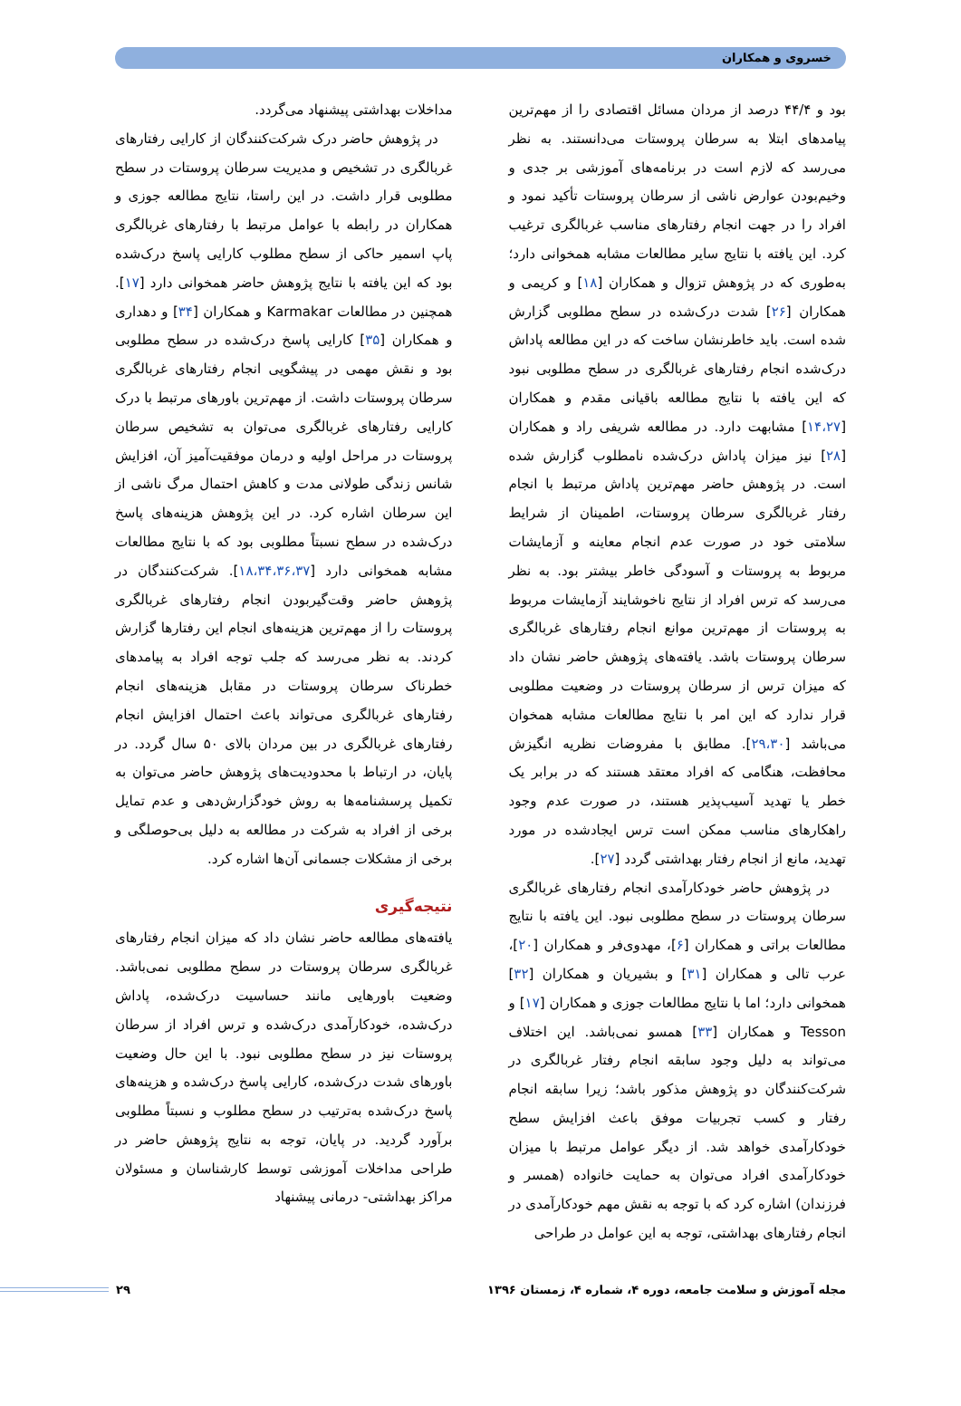خسروی و همکاران
بود و ۴۴/۴ درصد از مردان مسائل اقتصادی را از مهم‌ترین پیامدهای ابتلا به سرطان پروستات می‌دانستند. به نظر می‌رسد که لازم است در برنامه‌های آموزشی بر جدی و وخیم‌بودن عوارض ناشی از سرطان پروستات تأکید نمود و افراد را در جهت انجام رفتارهای مناسب غربالگری ترغیب کرد. این یافته با نتایج سایر مطالعات مشابه همخوانی دارد؛ به‌طوری که در پژوهش تزوال و همکاران [۱۸] و کریمی و همکاران [۲۶] شدت درک‌شده در سطح مطلوبی گزارش شده است. باید خاطرنشان ساخت که در این مطالعه پاداش درک‌شده انجام رفتارهای غربالگری در سطح مطلوبی نبود که این یافته با نتایج مطالعه باقیانی مقدم و همکاران [۱۴،۲۷] مشابهت دارد. در مطالعه شریفی راد و همکاران [۲۸] نیز میزان پاداش درک‌شده نامطلوب گزارش شده است. در پژوهش حاضر مهم‌ترین پاداش مرتبط با انجام رفتار غربالگری سرطان پروستات، اطمینان از شرایط سلامتی خود در صورت عدم انجام معاینه و آزمایشات مربوط به پروستات و آسودگی خاطر بیشتر بود. به نظر می‌رسد که ترس افراد از نتایج ناخوشایند آزمایشات مربوط به پروستات از مهم‌ترین موانع انجام رفتارهای غربالگری سرطان پروستات باشد. یافته‌های پژوهش حاضر نشان داد که میزان ترس از سرطان پروستات در وضعیت مطلوبی قرار ندارد که این امر با نتایج مطالعات مشابه همخوان می‌باشد [۲۹،۳۰]. مطابق با مفروضات نظریه انگیزش محافظت، هنگامی که افراد معتقد هستند که در برابر یک خطر یا تهدید آسیب‌پذیر هستند، در صورت عدم وجود راهکارهای مناسب ممکن است ترس ایجادشده در مورد تهدید، مانع از انجام رفتار بهداشتی گردد [۲۷].
در پژوهش حاضر خودکارآمدی انجام رفتارهای غربالگری سرطان پروستات در سطح مطلوبی نبود. این یافته با نتایج مطالعات براتی و همکاران [۶]، مهدوی‌فر و همکاران [۲۰]، عرب تالی و همکاران [۳۱] و بشیریان و همکاران [۳۲] همخوانی دارد؛ اما با نتایج مطالعات جوزی و همکاران [۱۷] و Tesson و همکاران [۳۳] همسو نمی‌باشد. این اختلاف می‌تواند به دلیل وجود سابقه انجام رفتار غربالگری در شرکت‌کنندگان دو پژوهش مذکور باشد؛ زیرا سابقه انجام رفتار و کسب تجربیات موفق باعث افزایش سطح خودکارآمدی خواهد شد. از دیگر عوامل مرتبط با میزان خودکارآمدی افراد می‌توان به حمایت خانواده (همسر و فرزندان) اشاره کرد که با توجه به نقش مهم خودکارآمدی در انجام رفتارهای بهداشتی، توجه به این عوامل در طراحی
مداخلات بهداشتی پیشنهاد می‌گردد.
در پژوهش حاضر درک شرکت‌کنندگان از کارایی رفتارهای غربالگری در تشخیص و مدیریت سرطان پروستات در سطح مطلوبی قرار داشت. در این راستا، نتایج مطالعه جوزی و همکاران در رابطه با عوامل مرتبط با رفتارهای غربالگری پاپ اسمیر حاکی از سطح مطلوب کارایی پاسخ درک‌شده بود که این یافته با نتایج پژوهش حاضر همخوانی دارد [۱۷]. همچنین در مطالعات Karmakar و همکاران [۳۴] و دهداری و همکاران [۳۵] کارایی پاسخ درک‌شده در سطح مطلوبی بود و نقش مهمی در پیشگویی انجام رفتارهای غربالگری سرطان پروستات داشت. از مهم‌ترین باورهای مرتبط با درک کارایی رفتارهای غربالگری می‌توان به تشخیص سرطان پروستات در مراحل اولیه و درمان موفقیت‌آمیز آن، افزایش شانس زندگی طولانی مدت و کاهش احتمال مرگ ناشی از این سرطان اشاره کرد. در این پژوهش هزینه‌های پاسخ درک‌شده در سطح نسبتاً مطلوبی بود که با نتایج مطالعات مشابه همخوانی دارد [۱۸،۳۴،۳۶،۳۷]. شرکت‌کنندگان در پژوهش حاضر وقت‌گیربودن انجام رفتارهای غربالگری پروستات را از مهم‌ترین هزینه‌های انجام این رفتارها گزارش کردند. به نظر می‌رسد که جلب توجه افراد به پیامدهای خطرناک سرطان پروستات در مقابل هزینه‌های انجام رفتارهای غربالگری می‌تواند باعث احتمال افزایش انجام رفتارهای غربالگری در بین مردان بالای ۵۰ سال گردد. در پایان، در ارتباط با محدودیت‌های پژوهش حاضر می‌توان به تکمیل پرسشنامه‌ها به روش خودگزارش‌دهی و عدم تمایل برخی از افراد به شرکت در مطالعه به دلیل بی‌حوصلگی و برخی از مشکلات جسمانی آن‌ها اشاره کرد.
نتیجه‌گیری
یافته‌های مطالعه حاضر نشان داد که میزان انجام رفتارهای غربالگری سرطان پروستات در سطح مطلوبی نمی‌باشد. وضعیت باورهایی مانند حساسیت درک‌شده، پاداش درک‌شده، خودکارآمدی درک‌شده و ترس افراد از سرطان پروستات نیز در سطح مطلوبی نبود. با این حال وضعیت باورهای شدت درک‌شده، کارایی پاسخ درک‌شده و هزینه‌های پاسخ درک‌شده به‌ترتیب در سطح مطلوب و نسبتاً مطلوبی برآورد گردید. در پایان، توجه به نتایج پژوهش حاضر در طراحی مداخلات آموزشی توسط کارشناسان و مسئولان مراکز بهداشتی- درمانی پیشنهاد
مجله آموزش و سلامت جامعه، دوره ۴، شماره ۴، زمستان ۱۳۹۶
۲۹